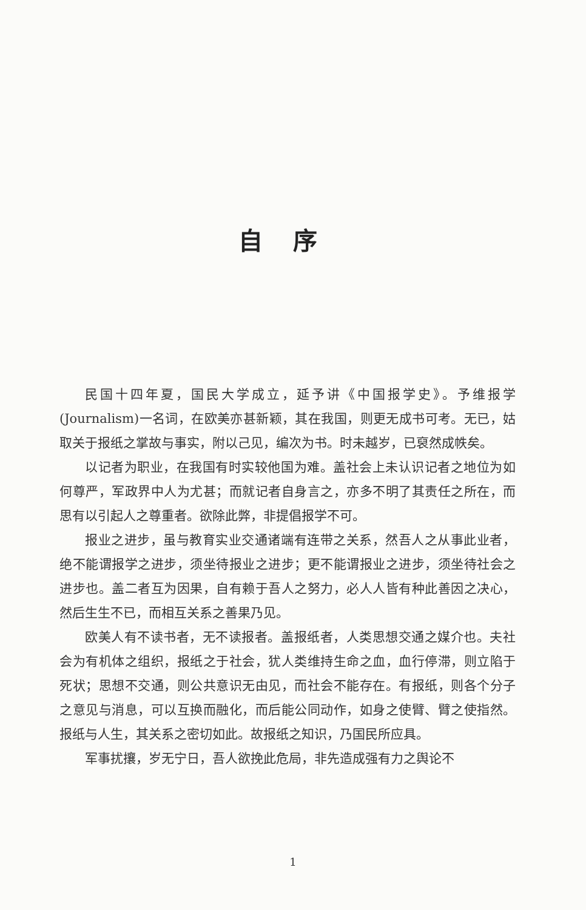自序
民国十四年夏，国民大学成立，延予讲《中国报学史》。予维报学(Journalism)一名词，在欧美亦甚新颖，其在我国，则更无成书可考。无已，姑取关于报纸之掌故与事实，附以己见，编次为书。时未越岁，已裒然成帙矣。
以记者为职业，在我国有时实较他国为难。盖社会上未认识记者之地位为如何尊严，军政界中人为尤甚；而就记者自身言之，亦多不明了其责任之所在，而思有以引起人之尊重者。欲除此弊，非提倡报学不可。
报业之进步，虽与教育实业交通诸端有连带之关系，然吾人之从事此业者，绝不能谓报学之进步，须坐待报业之进步；更不能谓报业之进步，须坐待社会之进步也。盖二者互为因果，自有赖于吾人之努力，必人人皆有种此善因之决心，然后生生不已，而相互关系之善果乃见。
欧美人有不读书者，无不读报者。盖报纸者，人类思想交通之媒介也。夫社会为有机体之组织，报纸之于社会，犹人类维持生命之血，血行停滞，则立陷于死状；思想不交通，则公共意识无由见，而社会不能存在。有报纸，则各个分子之意见与消息，可以互换而融化，而后能公同动作，如身之使臂、臂之使指然。报纸与人生，其关系之密切如此。故报纸之知识，乃国民所应具。
军事扰攘，岁无宁日，吾人欲挽此危局，非先造成强有力之舆论不
1